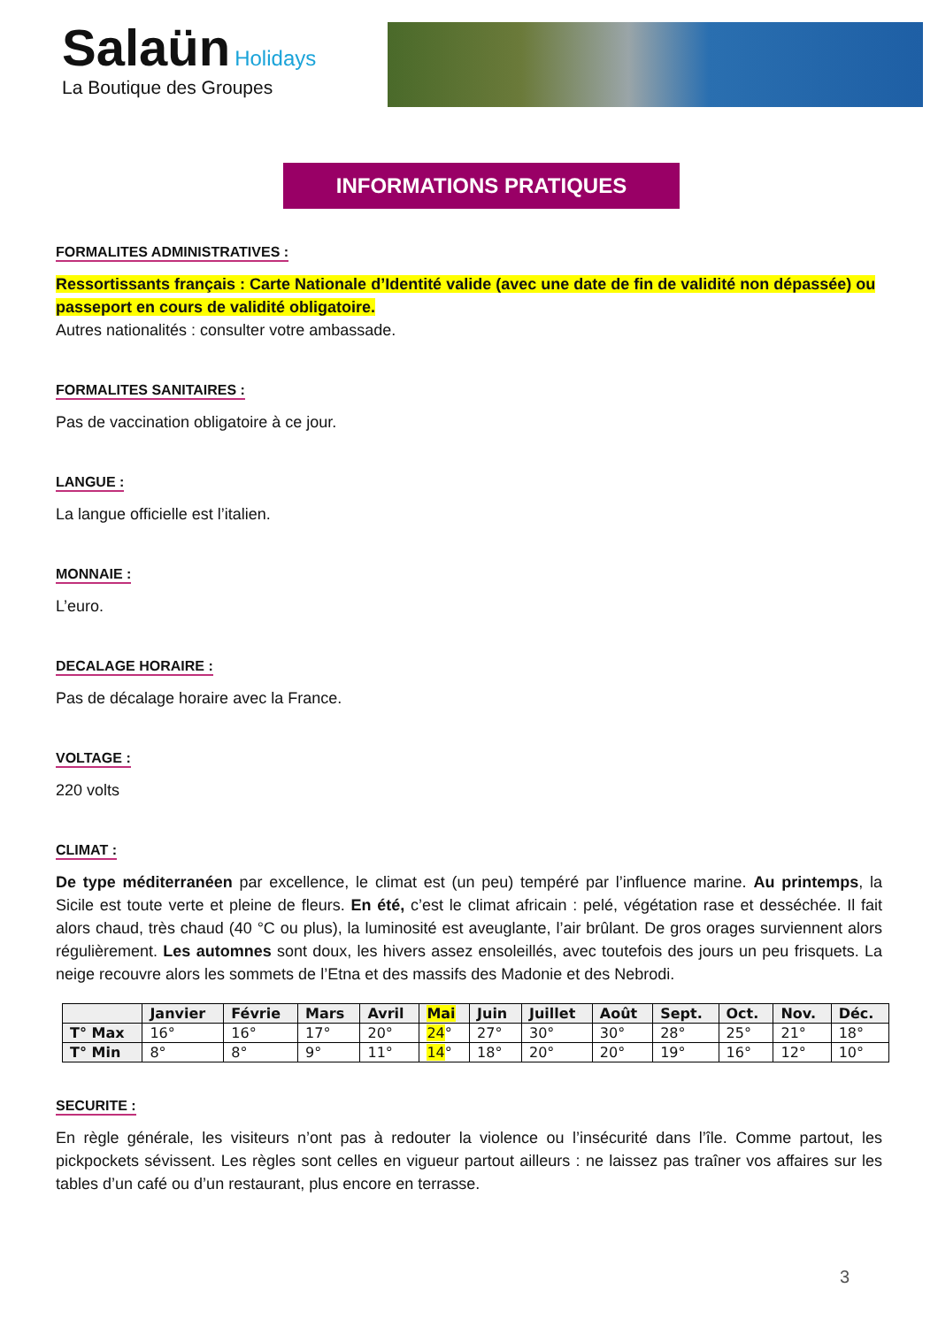Salaün Holidays
La Boutique des Groupes
INFORMATIONS PRATIQUES
FORMALITES ADMINISTRATIVES :
Ressortissants français : Carte Nationale d’Identité valide (avec une date de fin de validité non dépassée) ou passeport en cours de validité obligatoire.
Autres nationalités : consulter votre ambassade.
FORMALITES SANITAIRES :
Pas de vaccination obligatoire à ce jour.
LANGUE :
La langue officielle est l’italien.
MONNAIE :
L’euro.
DECALAGE HORAIRE :
Pas de décalage horaire avec la France.
VOLTAGE :
220 volts
CLIMAT :
De type méditerranéen par excellence, le climat est (un peu) tempéré par l’influence marine. Au printemps, la Sicile est toute verte et pleine de fleurs. En été, c’est le climat africain : pelé, végétation rase et desséchée. Il fait alors chaud, très chaud (40 °C ou plus), la luminosité est aveuglante, l’air brûlant. De gros orages surviennent alors régulièrement. Les automnes sont doux, les hivers assez ensoleillés, avec toutefois des jours un peu frisquets. La neige recouvre alors les sommets de l’Etna et des massifs des Madonie et des Nebrodi.
| | Janvier | Févrie | Mars | Avril | Mai | Juin | Juillet | Août | Sept. | Oct. | Nov. | Déc. |
| --- | --- | --- | --- | --- | --- | --- | --- | --- | --- | --- | --- | --- |
| T° Max | 16° | 16° | 17° | 20° | 24 ° | 27° | 30° | 30° | 28° | 25° | 21° | 18° |
| T° Min | 8° | 8° | 9° | 11° | 14 ° | 18° | 20° | 20° | 19° | 16° | 12° | 10° |
SECURITE :
En règle générale, les visiteurs n’ont pas à redouter la violence ou l’insécurité dans l’île. Comme partout, les pickpockets sévissent. Les règles sont celles en vigueur partout ailleurs : ne laissez pas traîner vos affaires sur les tables d’un café ou d’un restaurant, plus encore en terrasse.
3